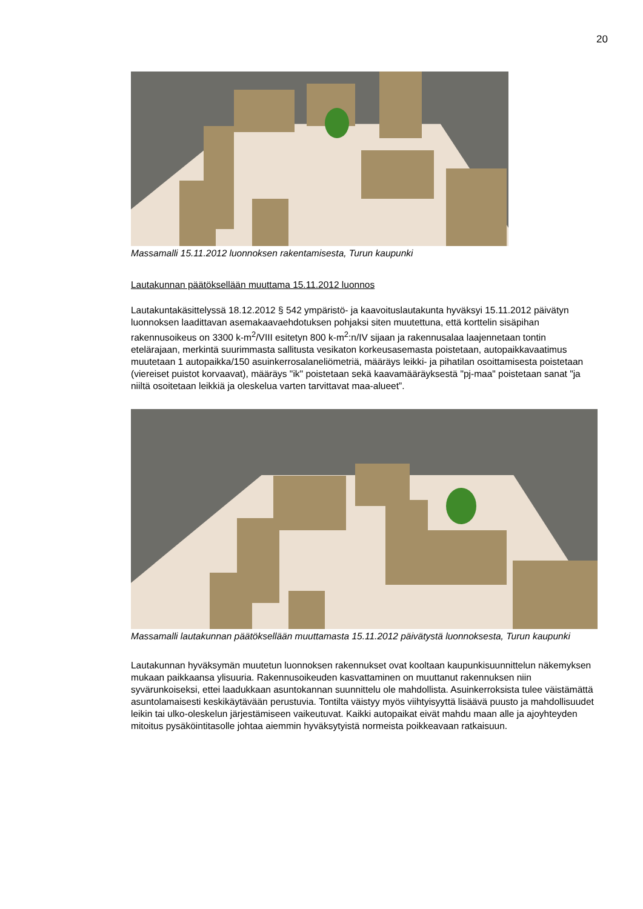20
Massamalli 15.11.2012 luonnoksen rakentamisesta, Turun kaupunki
Lautakunnan päätöksellään muuttama 15.11.2012 luonnos
Lautakuntakäsittelyssä 18.12.2012 § 542 ympäristö- ja kaavoituslautakunta hyväksyi 15.11.2012 päivätyn luonnoksen laadittavan asemakaavaehdotuksen pohjaksi siten muutettuna, että korttelin sisäpihan rakennusoikeus on 3300 k-m<sup>2</sup>/VIII esitetyn 800 k-m<sup>2</sup>:n/IV sijaan ja rakennusalaa laajennetaan tontin etelärajaan, merkintä suurimmasta sallitusta vesikaton korkeusasemasta poistetaan, autopaikkavaatimus muutetaan 1 autopaikka/150 asuinkerrosalaneliömetriä, määräys leikki- ja pihatilan osoittamisesta poistetaan (viereiset puistot korvaavat), määräys "ik" poistetaan sekä kaavamääräyksestä "pj-maa" poistetaan sanat "ja niiltä osoitetaan leikkiä ja oleskelua varten tarvittavat maa-alueet”.
Massamalli lautakunnan päätöksellään muuttamasta 15.11.2012 päivätystä luonnoksesta, Turun kaupunki
Lautakunnan hyväksymän muutetun luonnoksen rakennukset ovat kooltaan kaupunkisuunnittelun näkemyksen mukaan paikkaansa ylisuuria. Rakennusoikeuden kasvattaminen on muuttanut rakennuksen niin syvärunkoiseksi, ettei laadukkaan asuntokannan suunnittelu ole mahdollista. Asuinkerroksista tulee väistämättä asuntolamaisesti keskikäytävään perustuvia. Tontilta väistyy myös viihtyisyyttä lisäävä puusto ja mahdollisuudet leikin tai ulko-oleskelun järjestämiseen vaikeutuvat. Kaikki autopaikat eivät mahdu maan alle ja ajoyhteyden mitoitus pysäköintitasolle johtaa aiemmin hyväksytyistä normeista poikkeavaan ratkaisuun.